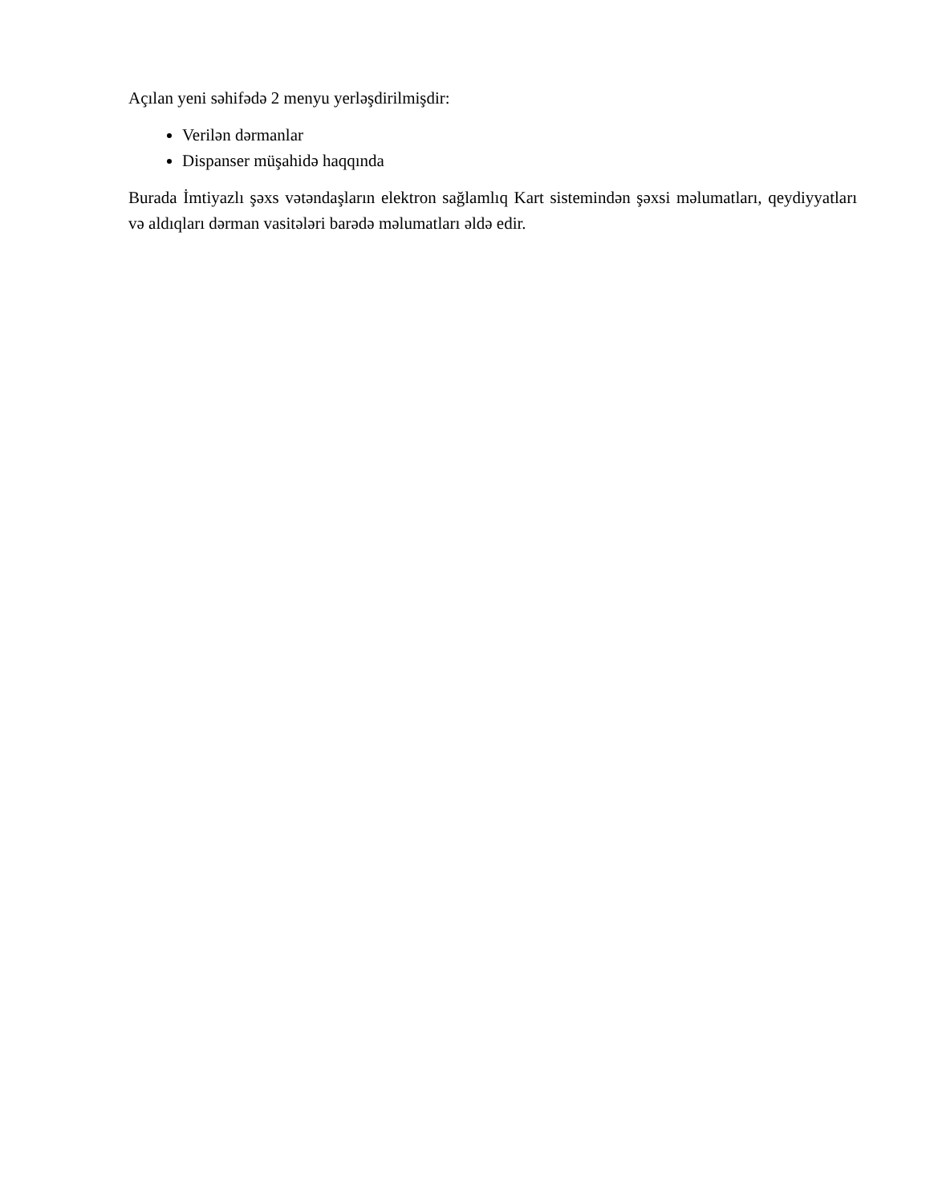Açılan yeni səhifədə 2 menyu yerləşdirilmişdir:
Verilən dərmanlar
Dispanser müşahidə haqqında
Burada İmtiyazlı şəxs vətəndaşların elektron sağlamlıq Kart sistemindən şəxsi məlumatları, qeydiyyatları və aldıqları dərman vasitələri barədə məlumatları əldə edir.